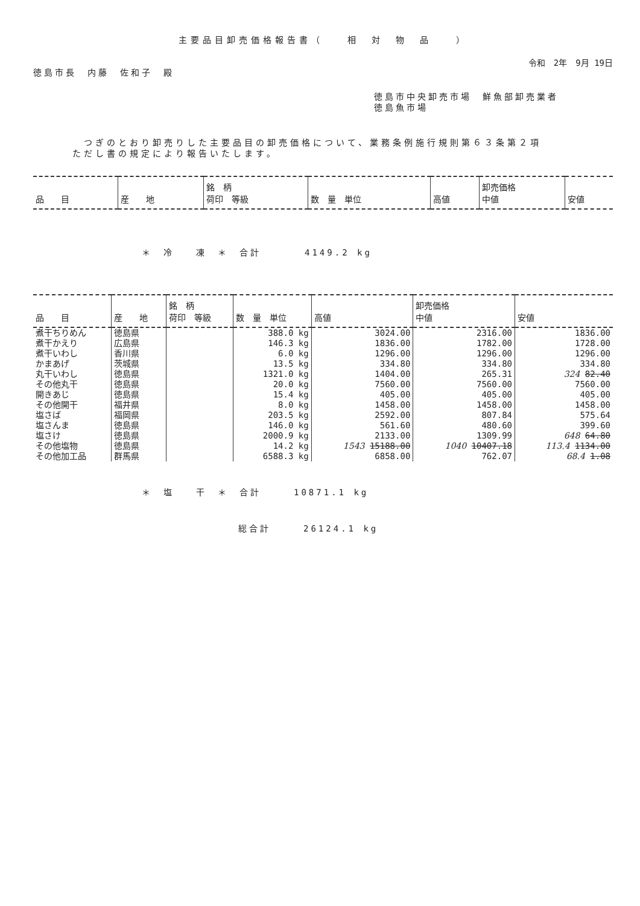主要品目卸売価格報告書（　　相　対　物　品　　）
令和　2年　9月 19日
徳島市長　内藤　佐和子　殿
徳島市中央卸売市場　鮮魚部卸売業者
徳島魚市場
　つぎのとおり卸売りした主要品目の卸売価格について、業務条例施行規則第６３条第２項
ただし書の規定により報告いたします。
| 品 目 | 産 地 | 銘 柄 荷印 等級 | 数 量 単位 | 高値 | 卸売価格 中値 | 安値 |
| --- | --- | --- | --- | --- | --- | --- |
＊　冷　　凍　＊　合計　　　　4149.2 kg
| 品 目 | 産 地 | 銘 柄 荷印 等級 | 数 量 単位 | 高値 | 卸売価格 中値 | 安値 |
| --- | --- | --- | --- | --- | --- | --- |
| 煮干ちりめん | 徳島県 | | 388.0 kg | 3024.00 | 2316.00 | 1836.00 |
| 煮干かえり | 広島県 | | 146.3 kg | 1836.00 | 1782.00 | 1728.00 |
| 煮干いわし | 香川県 | | 6.0 kg | 1296.00 | 1296.00 | 1296.00 |
| かまあげ | 茨城県 | | 13.5 kg | 334.80 | 334.80 | 334.80 |
| 丸干いわし | 徳島県 | | 1321.0 kg | 1404.00 | 265.31 | 324 82.40 |
| その他丸干 | 徳島県 | | 20.0 kg | 7560.00 | 7560.00 | 7560.00 |
| 開きあじ | 徳島県 | | 15.4 kg | 405.00 | 405.00 | 405.00 |
| その他開干 | 福井県 | | 8.0 kg | 1458.00 | 1458.00 | 1458.00 |
| 塩さば | 福岡県 | | 203.5 kg | 2592.00 | 807.84 | 575.64 |
| 塩さんま | 徳島県 | | 146.0 kg | 561.60 | 480.60 | 399.60 |
| 塩さけ | 徳島県 | | 2000.9 kg | 2133.00 | 1309.99 | 648 64.80 |
| その他塩物 | 徳島県 | | 14.2 kg | 1543 15188.00 | 1040 10407.18 | 113.4 1134.00 |
| その他加工品 | 群馬県 | | 6588.3 kg | 6858.00 | 762.07 | 68.4 1.08 |
＊　塩　　干　＊　合計　　　10871.1 kg
総合計　　　26124.1 kg